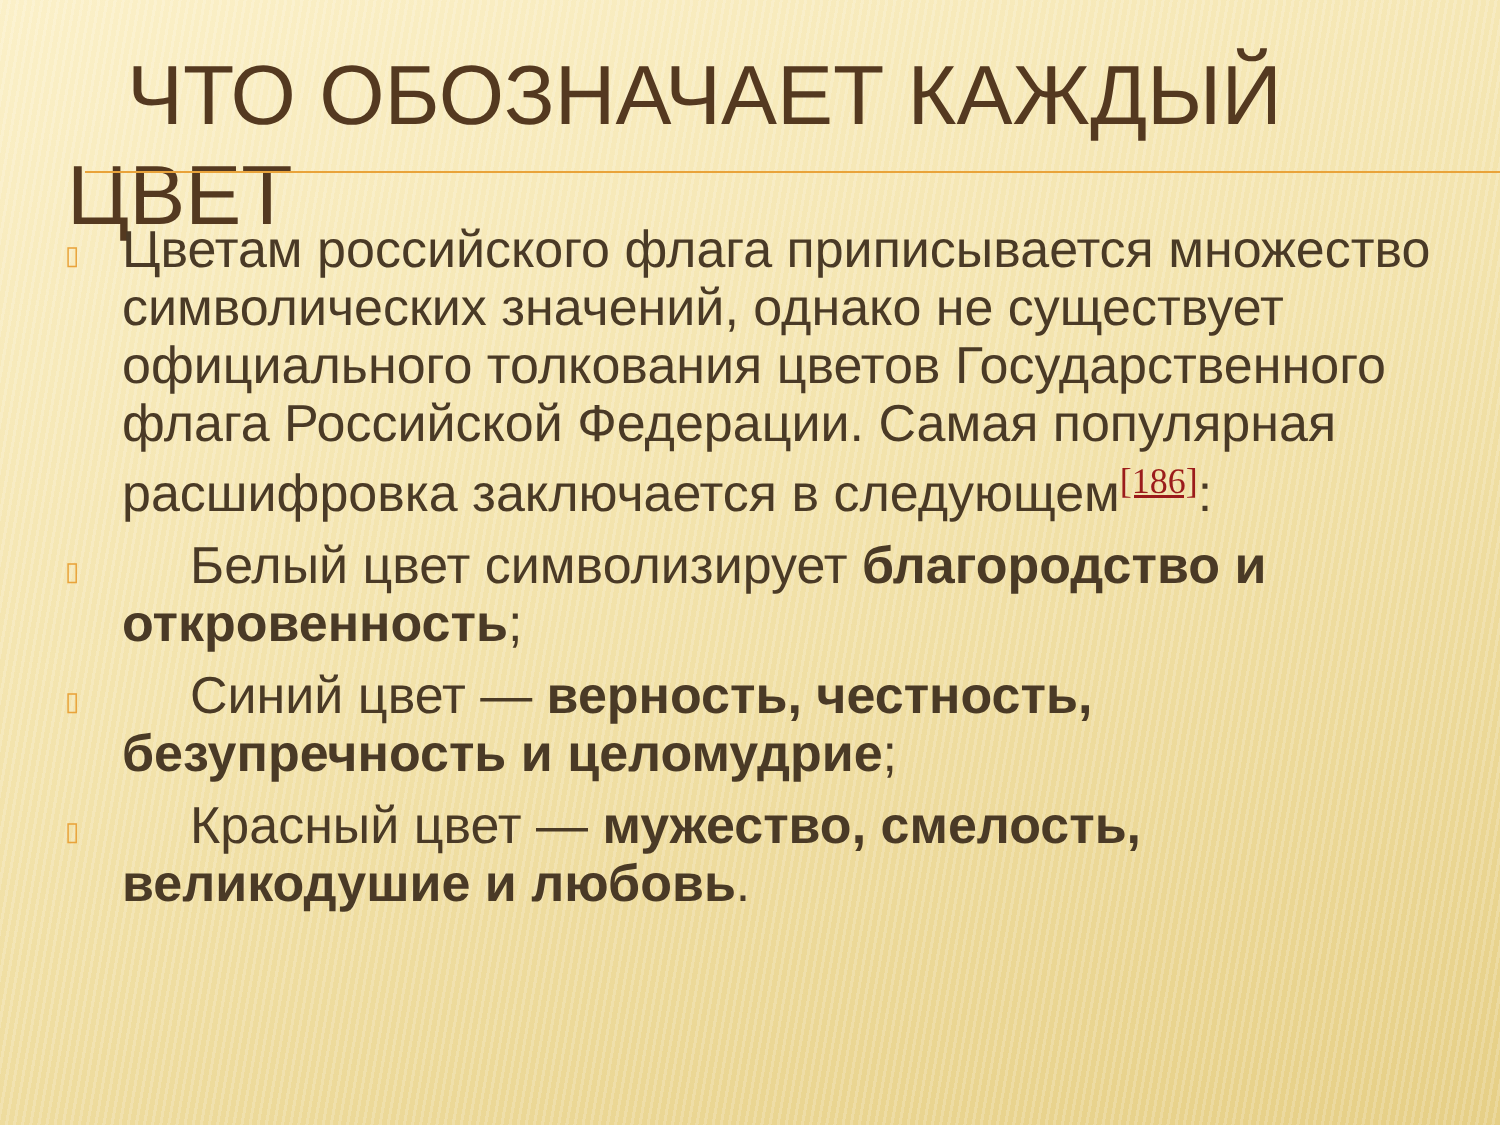ЧТО ОБОЗНАЧАЕТ КАЖДЫЙ ЦВЕТ
▯ Цветам российского флага приписывается множество символических значений, однако не существует официального толкования цветов Государственного флага Российской Федерации. Самая популярная расшифровка заключается в следующем<sup>[186]</sup>:
▯ Белый цвет символизирует благородство и откровенность;
▯ Синий цвет — верность, честность, безупречность и целомудрие;
▯ Красный цвет — мужество, смелость, великодушие и любовь.